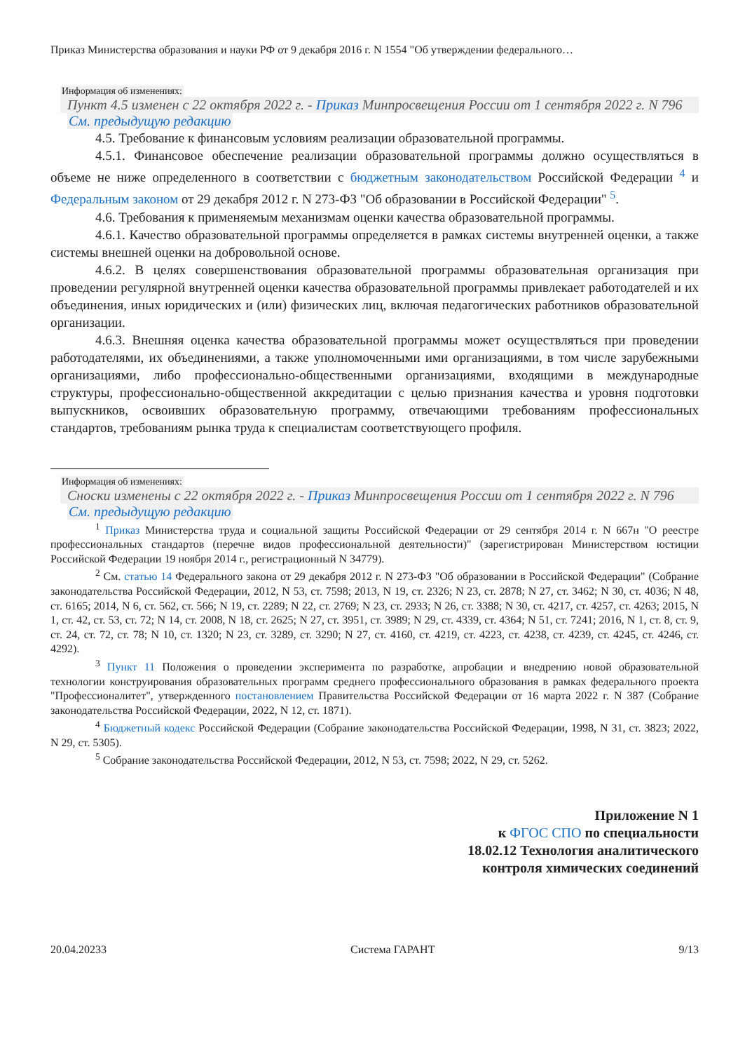Приказ Министерства образования и науки РФ от 9 декабря 2016 г. N 1554 "Об утверждении федерального…
Информация об изменениях:
Пункт 4.5 изменен с 22 октября 2022 г. - Приказ Минпросвещения России от 1 сентября 2022 г. N 796
См. предыдущую редакцию
4.5. Требование к финансовым условиям реализации образовательной программы.
4.5.1. Финансовое обеспечение реализации образовательной программы должно осуществляться в объеме не ниже определенного в соответствии с бюджетным законодательством Российской Федерации <sup>4</sup> и Федеральным законом от 29 декабря 2012 г. N 273-ФЗ "Об образовании в Российской Федерации" <sup>5</sup>.
4.6. Требования к применяемым механизмам оценки качества образовательной программы.
4.6.1. Качество образовательной программы определяется в рамках системы внутренней оценки, а также системы внешней оценки на добровольной основе.
4.6.2. В целях совершенствования образовательной программы образовательная организация при проведении регулярной внутренней оценки качества образовательной программы привлекает работодателей и их объединения, иных юридических и (или) физических лиц, включая педагогических работников образовательной организации.
4.6.3. Внешняя оценка качества образовательной программы может осуществляться при проведении работодателями, их объединениями, а также уполномоченными ими организациями, в том числе зарубежными организациями, либо профессионально-общественными организациями, входящими в международные структуры, профессионально-общественной аккредитации с целью признания качества и уровня подготовки выпускников, освоивших образовательную программу, отвечающими требованиям профессиональных стандартов, требованиям рынка труда к специалистам соответствующего профиля.
Информация об изменениях:
Сноски изменены с 22 октября 2022 г. - Приказ Минпросвещения России от 1 сентября 2022 г. N 796
См. предыдущую редакцию
<sup>1</sup> Приказ Министерства труда и социальной защиты Российской Федерации от 29 сентября 2014 г. N 667н "О реестре профессиональных стандартов (перечне видов профессиональной деятельности)" (зарегистрирован Министерством юстиции Российской Федерации 19 ноября 2014 г., регистрационный N 34779).
<sup>2</sup> См. статью 14 Федерального закона от 29 декабря 2012 г. N 273-ФЗ "Об образовании в Российской Федерации" (Собрание законодательства Российской Федерации, 2012, N 53, ст. 7598; 2013, N 19, ст. 2326; N 23, ст. 2878; N 27, ст. 3462; N 30, ст. 4036; N 48, ст. 6165; 2014, N 6, ст. 562, ст. 566; N 19, ст. 2289; N 22, ст. 2769; N 23, ст. 2933; N 26, ст. 3388; N 30, ст. 4217, ст. 4257, ст. 4263; 2015, N 1, ст. 42, ст. 53, ст. 72; N 14, ст. 2008, N 18, ст. 2625; N 27, ст. 3951, ст. 3989; N 29, ст. 4339, ст. 4364; N 51, ст. 7241; 2016, N 1, ст. 8, ст. 9, ст. 24, ст. 72, ст. 78; N 10, ст. 1320; N 23, ст. 3289, ст. 3290; N 27, ст. 4160, ст. 4219, ст. 4223, ст. 4238, ст. 4239, ст. 4245, ст. 4246, ст. 4292).
<sup>3</sup> Пункт 11 Положения о проведении эксперимента по разработке, апробации и внедрению новой образовательной технологии конструирования образовательных программ среднего профессионального образования в рамках федерального проекта "Профессионалитет", утвержденного постановлением Правительства Российской Федерации от 16 марта 2022 г. N 387 (Собрание законодательства Российской Федерации, 2022, N 12, ст. 1871).
<sup>4</sup> Бюджетный кодекс Российской Федерации (Собрание законодательства Российской Федерации, 1998, N 31, ст. 3823; 2022, N 29, ст. 5305).
<sup>5</sup> Собрание законодательства Российской Федерации, 2012, N 53, ст. 7598; 2022, N 29, ст. 5262.
Приложение N 1
к ФГОС СПО по специальности
18.02.12 Технология аналитического
контроля химических соединений
20.04.20233 Система ГАРАНТ 9/13